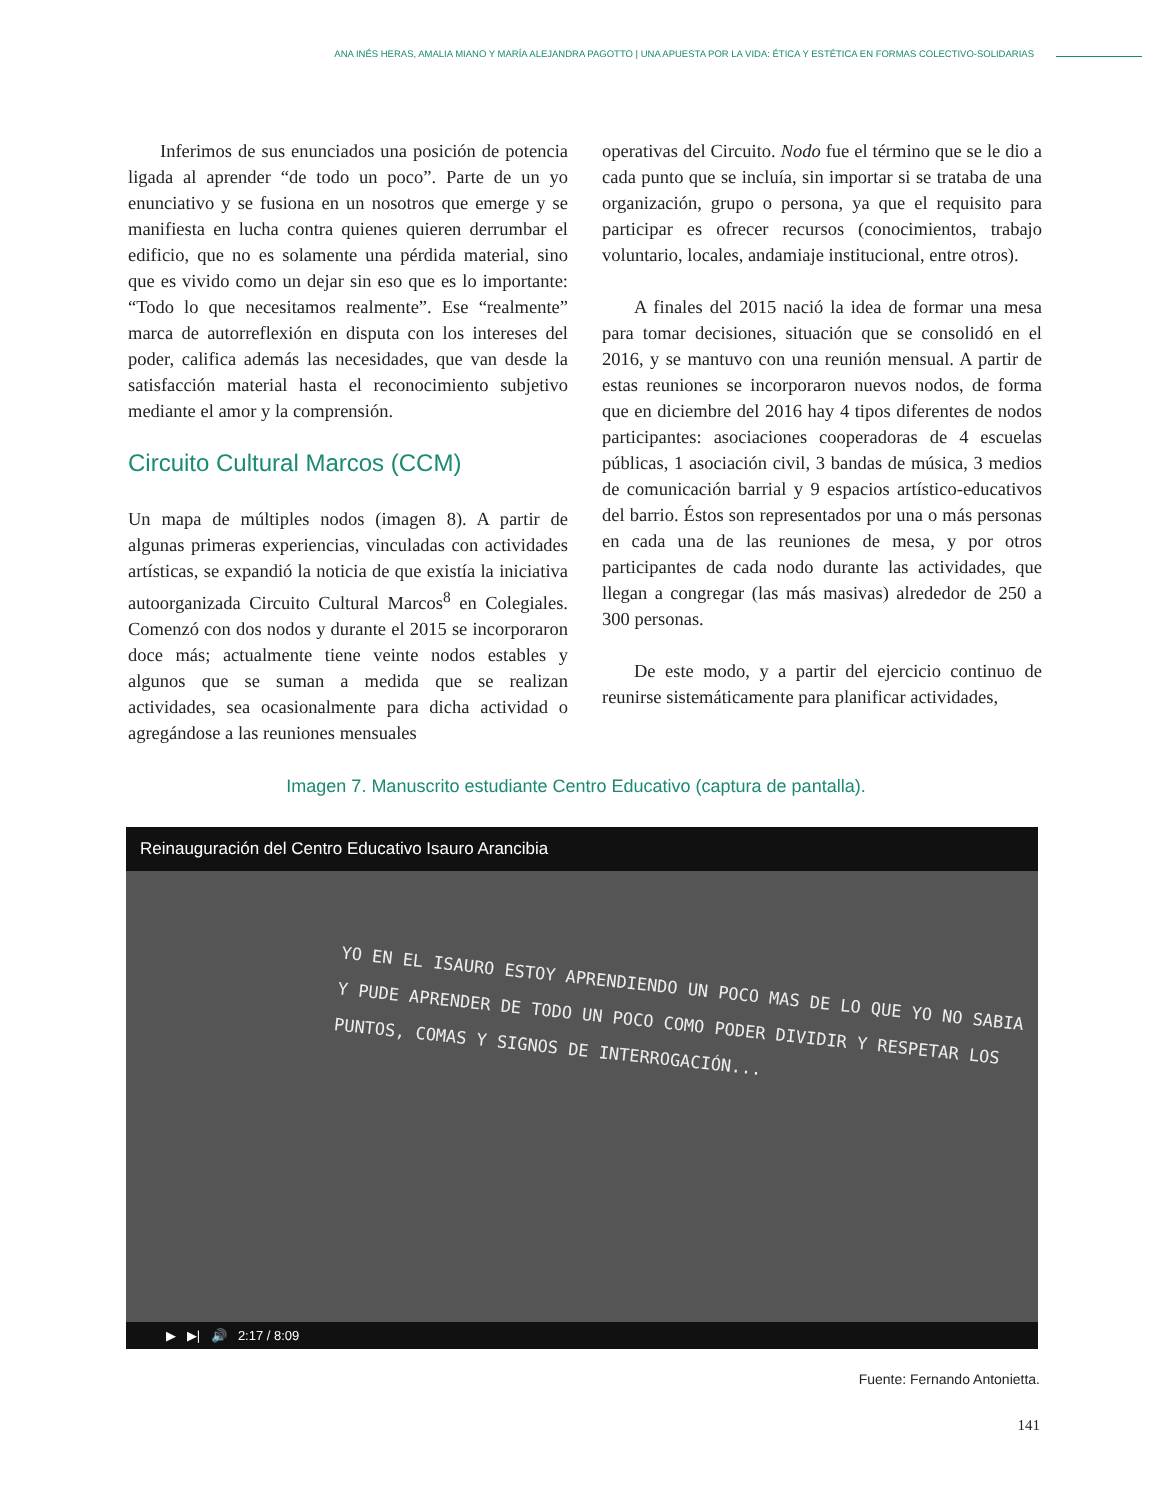ANA INÉS HERAS, AMALIA MIANO Y MARÍA ALEJANDRA PAGOTTO | UNA APUESTA POR LA VIDA: ÉTICA Y ESTÉTICA EN FORMAS COLECTIVO-SOLIDARIAS
Inferimos de sus enunciados una posición de potencia ligada al aprender “de todo un poco”. Parte de un yo enunciativo y se fusiona en un nosotros que emerge y se manifiesta en lucha contra quienes quieren derrumbar el edificio, que no es solamente una pérdida material, sino que es vivido como un dejar sin eso que es lo importante: “Todo lo que necesitamos realmente”. Ese “realmente” marca de autorreflexión en disputa con los intereses del poder, califica además las necesidades, que van desde la satisfacción material hasta el reconocimiento subjetivo mediante el amor y la comprensión.
Circuito Cultural Marcos (CCM)
Un mapa de múltiples nodos (imagen 8). A partir de algunas primeras experiencias, vinculadas con actividades artísticas, se expandió la noticia de que existía la iniciativa autoorganizada Circuito Cultural Marcos<sup>8</sup> en Colegiales. Comenzó con dos nodos y durante el 2015 se incorporaron doce más; actualmente tiene veinte nodos estables y algunos que se suman a medida que se realizan actividades, sea ocasionalmente para dicha actividad o agregándose a las reuniones mensuales
operativas del Circuito. Nodo fue el término que se le dio a cada punto que se incluía, sin importar si se trataba de una organización, grupo o persona, ya que el requisito para participar es ofrecer recursos (conocimientos, trabajo voluntario, locales, andamiaje institucional, entre otros).
A finales del 2015 nació la idea de formar una mesa para tomar decisiones, situación que se consolidó en el 2016, y se mantuvo con una reunión mensual. A partir de estas reuniones se incorporaron nuevos nodos, de forma que en diciembre del 2016 hay 4 tipos diferentes de nodos participantes: asociaciones cooperadoras de 4 escuelas públicas, 1 asociación civil, 3 bandas de música, 3 medios de comunicación barrial y 9 espacios artístico-educativos del barrio. Éstos son representados por una o más personas en cada una de las reuniones de mesa, y por otros participantes de cada nodo durante las actividades, que llegan a congregar (las más masivas) alrededor de 250 a 300 personas.
De este modo, y a partir del ejercicio continuo de reunirse sistemáticamente para planificar actividades,
Imagen 7. Manuscrito estudiante Centro Educativo (captura de pantalla).
Reinauguración del Centro Educativo Isauro Arancibia
YO EN EL ISAURO ESTOY APRENDIENDO UN POCO MAS DE LO QUE YO NO SABIA Y PUDE APRENDER DE TODO UN POCO COMO PODER DIVIDIR Y RESPETAR LOS PUNTOS, COMAS Y SIGNOS DE INTERROGACIÓN...
▶ ▶| 🔊 2:17 / 8:09
Fuente: Fernando Antonietta.
141